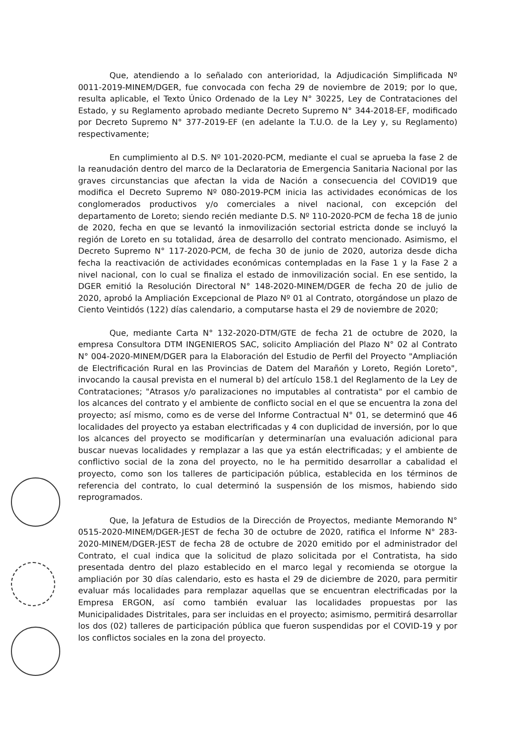Que, atendiendo a lo señalado con anterioridad, la Adjudicación Simplificada Nº 0011-2019-MINEM/DGER, fue convocada con fecha 29 de noviembre de 2019; por lo que, resulta aplicable, el Texto Único Ordenado de la Ley N° 30225, Ley de Contrataciones del Estado, y su Reglamento aprobado mediante Decreto Supremo N° 344-2018-EF, modificado por Decreto Supremo N° 377-2019-EF (en adelante la T.U.O. de la Ley y, su Reglamento) respectivamente;
En cumplimiento al D.S. Nº 101-2020-PCM, mediante el cual se aprueba la fase 2 de la reanudación dentro del marco de la Declaratoria de Emergencia Sanitaria Nacional por las graves circunstancias que afectan la vida de Nación a consecuencia del COVID19 que modifica el Decreto Supremo Nº 080-2019-PCM inicia las actividades económicas de los conglomerados productivos y/o comerciales a nivel nacional, con excepción del departamento de Loreto; siendo recién mediante D.S. Nº 110-2020-PCM de fecha 18 de junio de 2020, fecha en que se levantó la inmovilización sectorial estricta donde se incluyó la región de Loreto en su totalidad, área de desarrollo del contrato mencionado. Asimismo, el Decreto Supremo N° 117-2020-PCM, de fecha 30 de junio de 2020, autoriza desde dicha fecha la reactivación de actividades económicas contempladas en la Fase 1 y la Fase 2 a nivel nacional, con lo cual se finaliza el estado de inmovilización social. En ese sentido, la DGER emitió la Resolución Directoral N° 148-2020-MINEM/DGER de fecha 20 de julio de 2020, aprobó la Ampliación Excepcional de Plazo Nº 01 al Contrato, otorgándose un plazo de Ciento Veintidós (122) días calendario, a computarse hasta el 29 de noviembre de 2020;
Que, mediante Carta N° 132-2020-DTM/GTE de fecha 21 de octubre de 2020, la empresa Consultora DTM INGENIEROS SAC, solicito Ampliación del Plazo N° 02 al Contrato N° 004-2020-MINEM/DGER para la Elaboración del Estudio de Perfil del Proyecto "Ampliación de Electrificación Rural en las Provincias de Datem del Marañón y Loreto, Región Loreto", invocando la causal prevista en el numeral b) del artículo 158.1 del Reglamento de la Ley de Contrataciones; "Atrasos y/o paralizaciones no imputables al contratista" por el cambio de los alcances del contrato y el ambiente de conflicto social en el que se encuentra la zona del proyecto; así mismo, como es de verse del Informe Contractual N° 01, se determinó que 46 localidades del proyecto ya estaban electrificadas y 4 con duplicidad de inversión, por lo que los alcances del proyecto se modificarían y determinarían una evaluación adicional para buscar nuevas localidades y remplazar a las que ya están electrificadas; y el ambiente de conflictivo social de la zona del proyecto, no le ha permitido desarrollar a cabalidad el proyecto, como son los talleres de participación pública, establecida en los términos de referencia del contrato, lo cual determinó la suspensión de los mismos, habiendo sido reprogramados.
Que, la Jefatura de Estudios de la Dirección de Proyectos, mediante Memorando N° 0515-2020-MINEM/DGER-JEST de fecha 30 de octubre de 2020, ratifica el Informe N° 283-2020-MINEM/DGER-JEST de fecha 28 de octubre de 2020 emitido por el administrador del Contrato, el cual indica que la solicitud de plazo solicitada por el Contratista, ha sido presentada dentro del plazo establecido en el marco legal y recomienda se otorgue la ampliación por 30 días calendario, esto es hasta el 29 de diciembre de 2020, para permitir evaluar más localidades para remplazar aquellas que se encuentran electrificadas por la Empresa ERGON, así como también evaluar las localidades propuestas por las Municipalidades Distritales, para ser incluidas en el proyecto; asimismo, permitirá desarrollar los dos (02) talleres de participación pública que fueron suspendidas por el COVID-19 y por los conflictos sociales en la zona del proyecto.